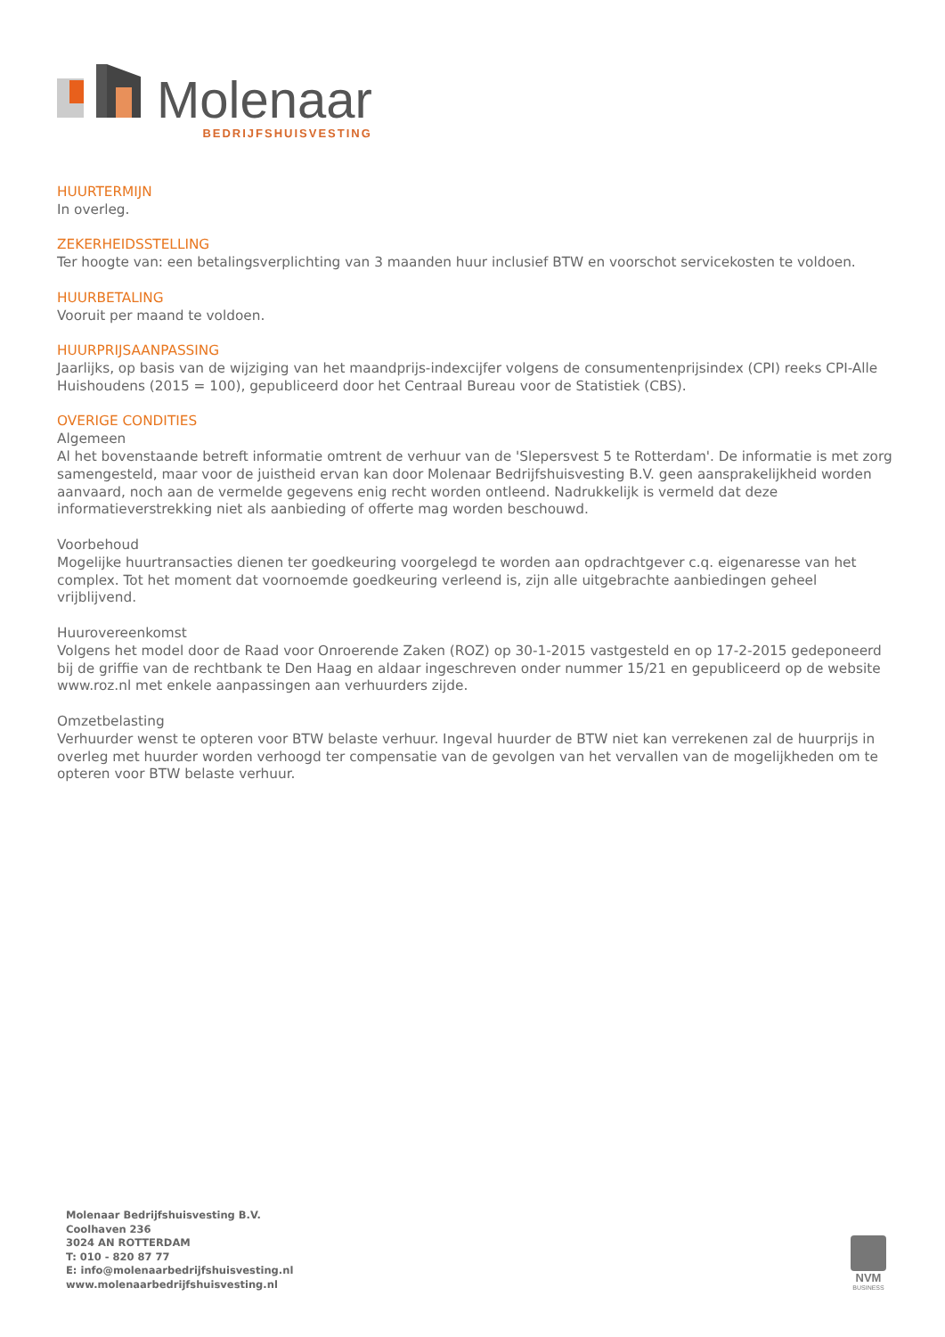Molenaar
BEDRIJFSHUISVESTING
HUURTERMIJN
In overleg.
ZEKERHEIDSSTELLING
Ter hoogte van: een betalingsverplichting van 3 maanden huur inclusief BTW en voorschot servicekosten te voldoen.
HUURBETALING
Vooruit per maand te voldoen.
HUURPRIJSAANPASSING
Jaarlijks, op basis van de wijziging van het maandprijs-indexcijfer volgens de consumentenprijsindex (CPI) reeks CPI-Alle Huishoudens (2015 = 100), gepubliceerd door het Centraal Bureau voor de Statistiek (CBS).
OVERIGE CONDITIES
Algemeen
Al het bovenstaande betreft informatie omtrent de verhuur van de 'Slepersvest 5 te Rotterdam'. De informatie is met zorg samengesteld, maar voor de juistheid ervan kan door Molenaar Bedrijfshuisvesting B.V. geen aansprakelijkheid worden aanvaard, noch aan de vermelde gegevens enig recht worden ontleend. Nadrukkelijk is vermeld dat deze informatieverstrekking niet als aanbieding of offerte mag worden beschouwd.
Voorbehoud
Mogelijke huurtransacties dienen ter goedkeuring voorgelegd te worden aan opdrachtgever c.q. eigenaresse van het complex. Tot het moment dat voornoemde goedkeuring verleend is, zijn alle uitgebrachte aanbiedingen geheel vrijblijvend.
Huurovereenkomst
Volgens het model door de Raad voor Onroerende Zaken (ROZ) op 30-1-2015 vastgesteld en op 17-2-2015 gedeponeerd bij de griffie van de rechtbank te Den Haag en aldaar ingeschreven onder nummer 15/21 en gepubliceerd op de website www.roz.nl met enkele aanpassingen aan verhuurders zijde.
Omzetbelasting
Verhuurder wenst te opteren voor BTW belaste verhuur. Ingeval huurder de BTW niet kan verrekenen zal de huurprijs in overleg met huurder worden verhoogd ter compensatie van de gevolgen van het vervallen van de mogelijkheden om te opteren voor BTW belaste verhuur.
Molenaar Bedrijfshuisvesting B.V.
Coolhaven 236
3024 AN ROTTERDAM
T: 010 - 820 87 77
E: info@molenaarbedrijfshuisvesting.nl
www.molenaarbedrijfshuisvesting.nl
NVM
BUSINESS